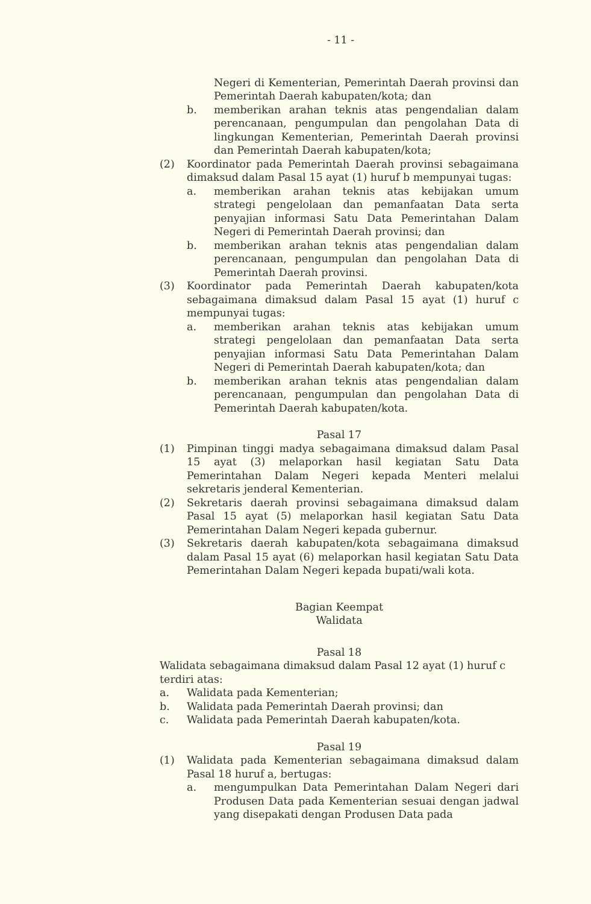- 11 -
Negeri di Kementerian, Pemerintah Daerah provinsi dan Pemerintah Daerah kabupaten/kota; dan
b. memberikan arahan teknis atas pengendalian dalam perencanaan, pengumpulan dan pengolahan Data di lingkungan Kementerian, Pemerintah Daerah provinsi dan Pemerintah Daerah kabupaten/kota;
(2) Koordinator pada Pemerintah Daerah provinsi sebagaimana dimaksud dalam Pasal 15 ayat (1) huruf b mempunyai tugas:
a. memberikan arahan teknis atas kebijakan umum strategi pengelolaan dan pemanfaatan Data serta penyajian informasi Satu Data Pemerintahan Dalam Negeri di Pemerintah Daerah provinsi; dan
b. memberikan arahan teknis atas pengendalian dalam perencanaan, pengumpulan dan pengolahan Data di Pemerintah Daerah provinsi.
(3) Koordinator pada Pemerintah Daerah kabupaten/kota sebagaimana dimaksud dalam Pasal 15 ayat (1) huruf c mempunyai tugas:
a. memberikan arahan teknis atas kebijakan umum strategi pengelolaan dan pemanfaatan Data serta penyajian informasi Satu Data Pemerintahan Dalam Negeri di Pemerintah Daerah kabupaten/kota; dan
b. memberikan arahan teknis atas pengendalian dalam perencanaan, pengumpulan dan pengolahan Data di Pemerintah Daerah kabupaten/kota.
Pasal 17
(1) Pimpinan tinggi madya sebagaimana dimaksud dalam Pasal 15 ayat (3) melaporkan hasil kegiatan Satu Data Pemerintahan Dalam Negeri kepada Menteri melalui sekretaris jenderal Kementerian.
(2) Sekretaris daerah provinsi sebagaimana dimaksud dalam Pasal 15 ayat (5) melaporkan hasil kegiatan Satu Data Pemerintahan Dalam Negeri kepada gubernur.
(3) Sekretaris daerah kabupaten/kota sebagaimana dimaksud dalam Pasal 15 ayat (6) melaporkan hasil kegiatan Satu Data Pemerintahan Dalam Negeri kepada bupati/wali kota.
Bagian Keempat
Walidata
Pasal 18
Walidata sebagaimana dimaksud dalam Pasal 12 ayat (1) huruf c terdiri atas:
a. Walidata pada Kementerian;
b. Walidata pada Pemerintah Daerah provinsi; dan
c. Walidata pada Pemerintah Daerah kabupaten/kota.
Pasal 19
(1) Walidata pada Kementerian sebagaimana dimaksud dalam Pasal 18 huruf a, bertugas:
a. mengumpulkan Data Pemerintahan Dalam Negeri dari Produsen Data pada Kementerian sesuai dengan jadwal yang disepakati dengan Produsen Data pada